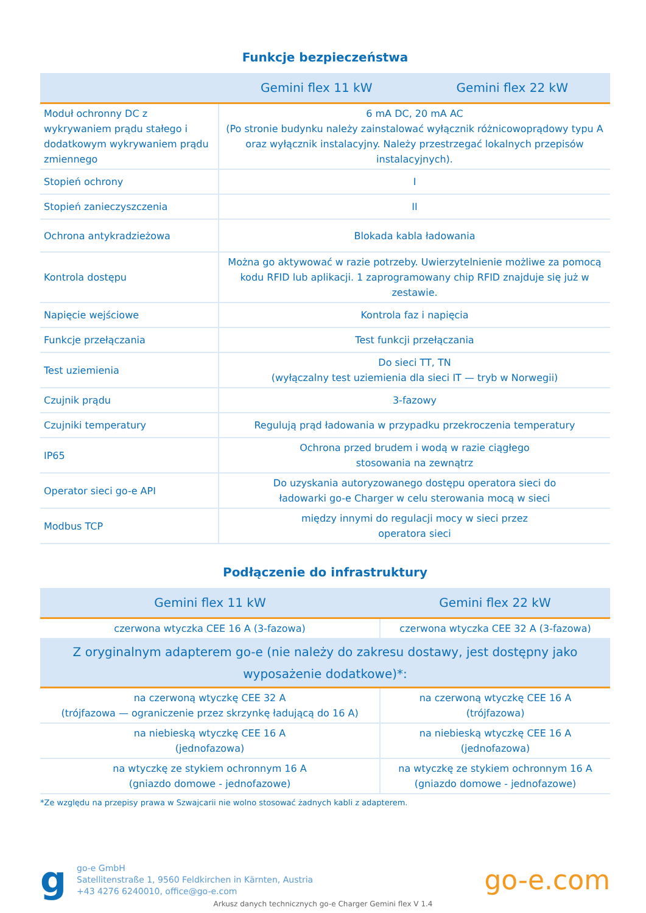Funkcje bezpieczeństwa
| | Gemini flex 11 kW | Gemini flex 22 kW |
| --- | --- | --- |
| Moduł ochronny DC z wykrywaniem prądu stałego i dodatkowym wykrywaniem prądu zmiennego | 6 mA DC, 20 mA AC (Po stronie budynku należy zainstalować wyłącznik różnicowoprądowy typu A oraz wyłącznik instalacyjny. Należy przestrzegać lokalnych przepisów instalacyjnych). | |
| Stopień ochrony | I | |
| Stopień zanieczyszczenia | II | |
| Ochrona antykradzieżowa | Blokada kabla ładowania | |
| Kontrola dostępu | Można go aktywować w razie potrzeby. Uwierzytelnienie możliwe za pomocą kodu RFID lub aplikacji. 1 zaprogramowany chip RFID znajduje się już w zestawie. | |
| Napięcie wejściowe | Kontrola faz i napięcia | |
| Funkcje przełączania | Test funkcji przełączania | |
| Test uziemienia | Do sieci TT, TN (wyłączalny test uziemienia dla sieci IT — tryb w Norwegii) | |
| Czujnik prądu | 3-fazowy | |
| Czujniki temperatury | Regulują prąd ładowania w przypadku przekroczenia temperatury | |
| IP65 | Ochrona przed brudem i wodą w razie ciągłego stosowania na zewnątrz | |
| Operator sieci go-e API | Do uzyskania autoryzowanego dostępu operatora sieci do ładowarki go-e Charger w celu sterowania mocą w sieci | |
| Modbus TCP | między innymi do regulacji mocy w sieci przez operatora sieci | |
Podłączenie do infrastruktury
| Gemini flex 11 kW | Gemini flex 22 kW |
| --- | --- |
| czerwona wtyczka CEE 16 A (3-fazowa) | czerwona wtyczka CEE 32 A (3-fazowa) |
| Z oryginalnym adapterem go-e (nie należy do zakresu dostawy, jest dostępny jako wyposażenie dodatkowe)*: | |
| na czerwoną wtyczkę CEE 32 A (trójfazowa — ograniczenie przez skrzynkę ładującą do 16 A) | na czerwoną wtyczkę CEE 16 A (trójfazowa) |
| na niebieską wtyczkę CEE 16 A (jednofazowa) | na niebieską wtyczkę CEE 16 A (jednofazowa) |
| na wtyczkę ze stykiem ochronnym 16 A (gniazdo domowe - jednofazowe) | na wtyczkę ze stykiem ochronnym 16 A (gniazdo domowe - jednofazowe) |
*Ze względu na przepisy prawa w Szwajcarii nie wolno stosować żadnych kabli z adapterem.
g
go-e GmbH
Satellitenstraße 1, 9560 Feldkirchen in Kärnten, Austria
+43 4276 6240010, office@go-e.com
go-e.com
Arkusz danych technicznych go-e Charger Gemini flex V 1.4